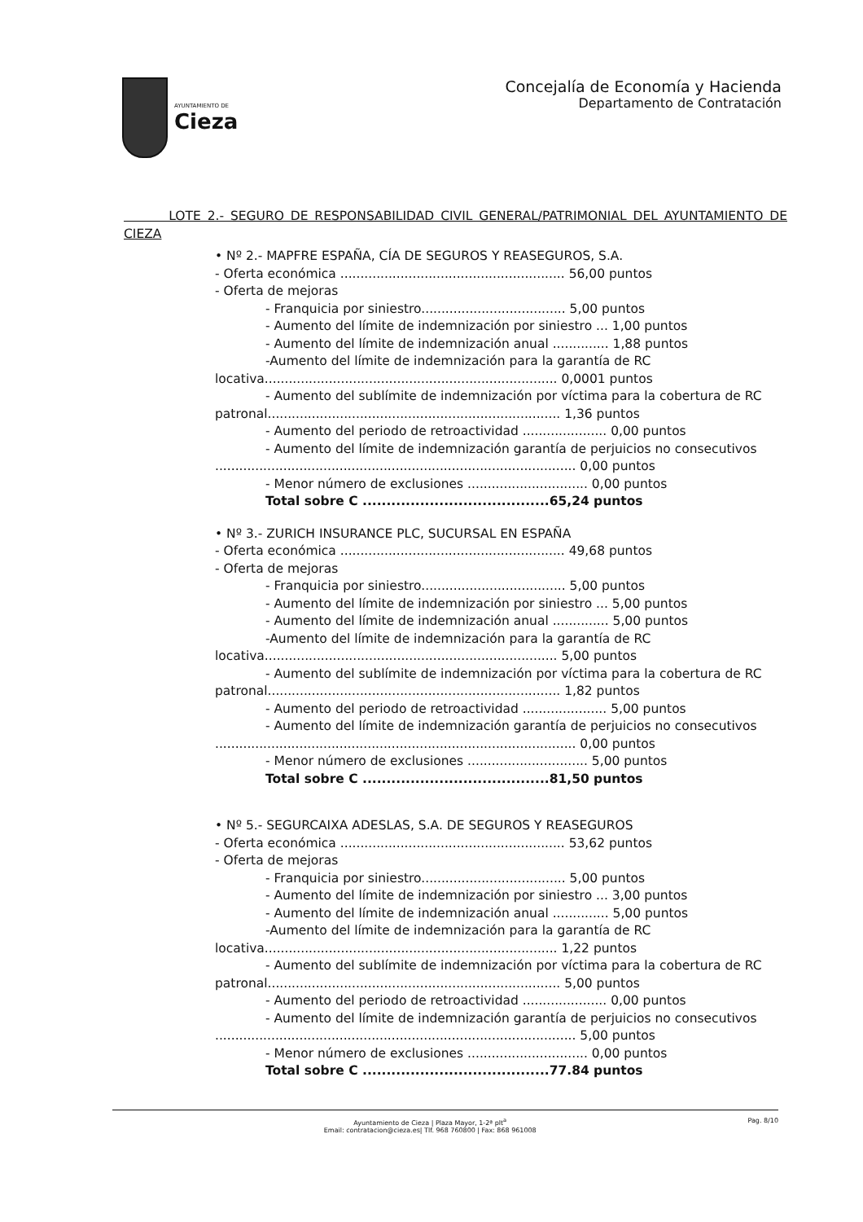AYUNTAMIENTO DE
Cieza
Concejalía de Economía y Hacienda
Departamento de Contratación
LOTE 2.- SEGURO DE RESPONSABILIDAD CIVIL GENERAL/PATRIMONIAL DEL AYUNTAMIENTO DE CIEZA
• Nº 2.- MAPFRE ESPAÑA, CÍA DE SEGUROS Y REASEGUROS, S.A.
- Oferta económica ........................................................ 56,00 puntos
- Oferta de mejoras
- Franquicia por siniestro.................................... 5,00 puntos
- Aumento del límite de indemnización por siniestro ... 1,00 puntos
- Aumento del límite de indemnización anual .............. 1,88 puntos
-Aumento del límite de indemnización para la garantía de RC
locativa......................................................................... 0,0001 puntos
- Aumento del sublímite de indemnización por víctima para la cobertura de RC
patronal......................................................................... 1,36 puntos
- Aumento del periodo de retroactividad ..................... 0,00 puntos
- Aumento del límite de indemnización garantía de perjuicios no consecutivos
.......................................................................................... 0,00 puntos
- Menor número de exclusiones .............................. 0,00 puntos
Total sobre C .......................................65,24 puntos
• Nº 3.- ZURICH INSURANCE PLC, SUCURSAL EN ESPAÑA
- Oferta económica ........................................................ 49,68 puntos
- Oferta de mejoras
- Franquicia por siniestro.................................... 5,00 puntos
- Aumento del límite de indemnización por siniestro ... 5,00 puntos
- Aumento del límite de indemnización anual .............. 5,00 puntos
-Aumento del límite de indemnización para la garantía de RC
locativa......................................................................... 5,00 puntos
- Aumento del sublímite de indemnización por víctima para la cobertura de RC
patronal......................................................................... 1,82 puntos
- Aumento del periodo de retroactividad ..................... 5,00 puntos
- Aumento del límite de indemnización garantía de perjuicios no consecutivos
.......................................................................................... 0,00 puntos
- Menor número de exclusiones .............................. 5,00 puntos
Total sobre C .......................................81,50 puntos
• Nº 5.- SEGURCAIXA ADESLAS, S.A. DE SEGUROS Y REASEGUROS
- Oferta económica ........................................................ 53,62 puntos
- Oferta de mejoras
- Franquicia por siniestro.................................... 5,00 puntos
- Aumento del límite de indemnización por siniestro ... 3,00 puntos
- Aumento del límite de indemnización anual .............. 5,00 puntos
-Aumento del límite de indemnización para la garantía de RC
locativa......................................................................... 1,22 puntos
- Aumento del sublímite de indemnización por víctima para la cobertura de RC
patronal......................................................................... 5,00 puntos
- Aumento del periodo de retroactividad ..................... 0,00 puntos
- Aumento del límite de indemnización garantía de perjuicios no consecutivos
.......................................................................................... 5,00 puntos
- Menor número de exclusiones .............................. 0,00 puntos
Total sobre C .......................................77.84 puntos
Ayuntamiento de Cieza | Plaza Mayor, 1-2ª plt<sup>a</sup>
Email: contratacion@cieza.es| Tlf. 968 760800 | Fax: 868 961008
Pag. 8/10